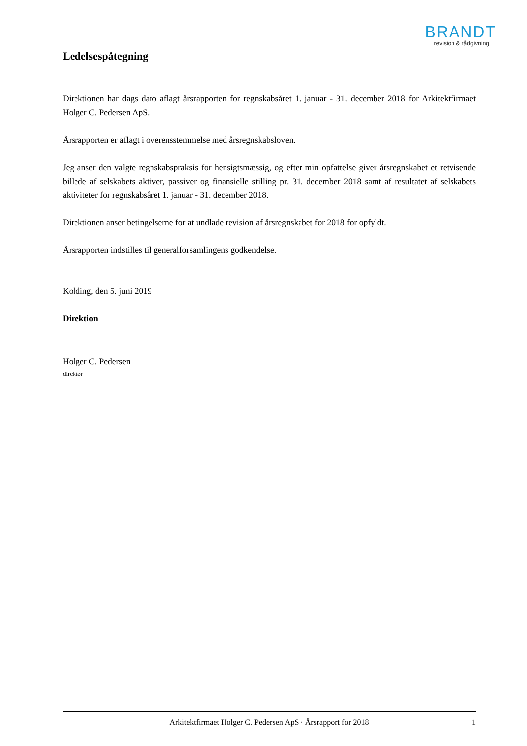BRANDT
revision & rådgivning
Ledelsespåtegning
Direktionen har dags dato aflagt årsrapporten for regnskabsåret 1. januar - 31. december 2018 for Arkitektfirmaet Holger C. Pedersen ApS.
Årsrapporten er aflagt i overensstemmelse med årsregnskabsloven.
Jeg anser den valgte regnskabspraksis for hensigtsmæssig, og efter min opfattelse giver årsregnskabet et retvisende billede af selskabets aktiver, passiver og finansielle stilling pr. 31. december 2018 samt af resultatet af selskabets aktiviteter for regnskabsåret 1. januar - 31. december 2018.
Direktionen anser betingelserne for at undlade revision af årsregnskabet for 2018 for opfyldt.
Årsrapporten indstilles til generalforsamlingens godkendelse.
Kolding, den 5. juni 2019
Direktion
Holger C. Pedersen
direktør
Arkitektfirmaet Holger C. Pedersen ApS · Årsrapport for 2018 1